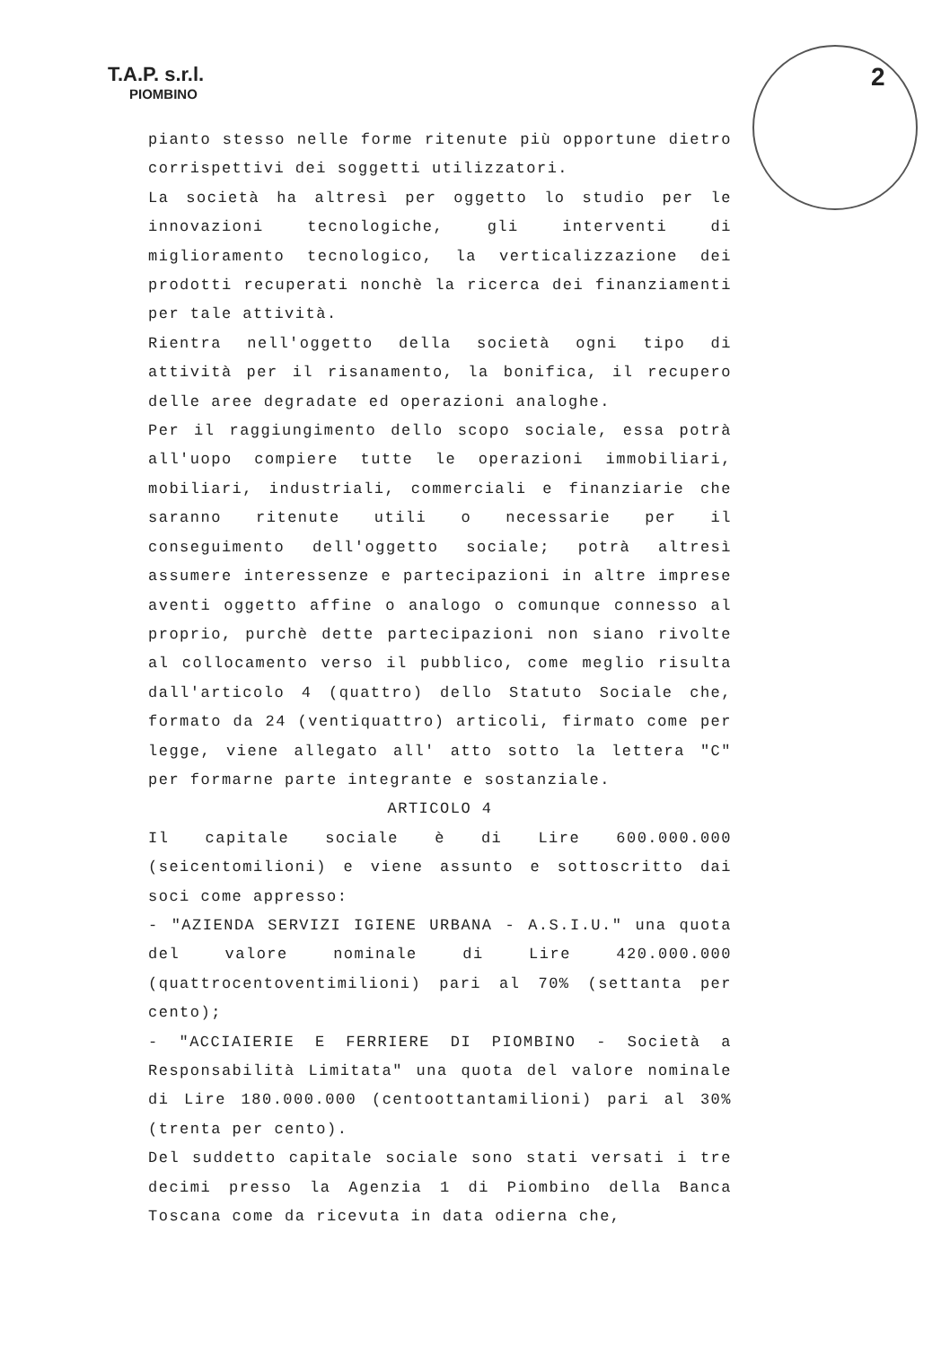T.A.P. s.r.l.
PIOMBINO
2
pianto stesso nelle forme ritenute più opportune dietro corrispettivi dei soggetti utilizzatori.
La società ha altresì per oggetto lo studio per le innovazioni tecnologiche, gli interventi di miglioramento tecnologico, la verticalizzazione dei prodotti recuperati nonchè la ricerca dei finanziamenti per tale attività.
Rientra nell'oggetto della società ogni tipo di attività per il risanamento, la bonifica, il recupero delle aree degradate ed operazioni analoghe.
Per il raggiungimento dello scopo sociale, essa potrà all'uopo compiere tutte le operazioni immobiliari, mobiliari, industriali, commerciali e finanziarie che saranno ritenute utili o necessarie per il conseguimento dell'oggetto sociale; potrà altresì assumere interessenze e partecipazioni in altre imprese aventi oggetto affine o analogo o comunque connesso al proprio, purchè dette partecipazioni non siano rivolte al collocamento verso il pubblico, come meglio risulta dall'articolo 4 (quattro) dello Statuto Sociale che, formato da 24 (ventiquattro) articoli, firmato come per legge, viene allegato all' atto sotto la lettera "C" per formarne parte integrante e sostanziale.
ARTICOLO 4
Il capitale sociale è di Lire 600.000.000 (seicentomilioni) e viene assunto e sottoscritto dai soci come appresso:
- "AZIENDA SERVIZI IGIENE URBANA - A.S.I.U." una quota del valore nominale di Lire 420.000.000 (quattrocentoventimilioni) pari al 70% (settanta per cento);
- "ACCIAIERIE E FERRIERE DI PIOMBINO - Società a Responsabilità Limitata" una quota del valore nominale di Lire 180.000.000 (centoottantamilioni) pari al 30% (trenta per cento).
Del suddetto capitale sociale sono stati versati i tre decimi presso la Agenzia 1 di Piombino della Banca Toscana come da ricevuta in data odierna che,